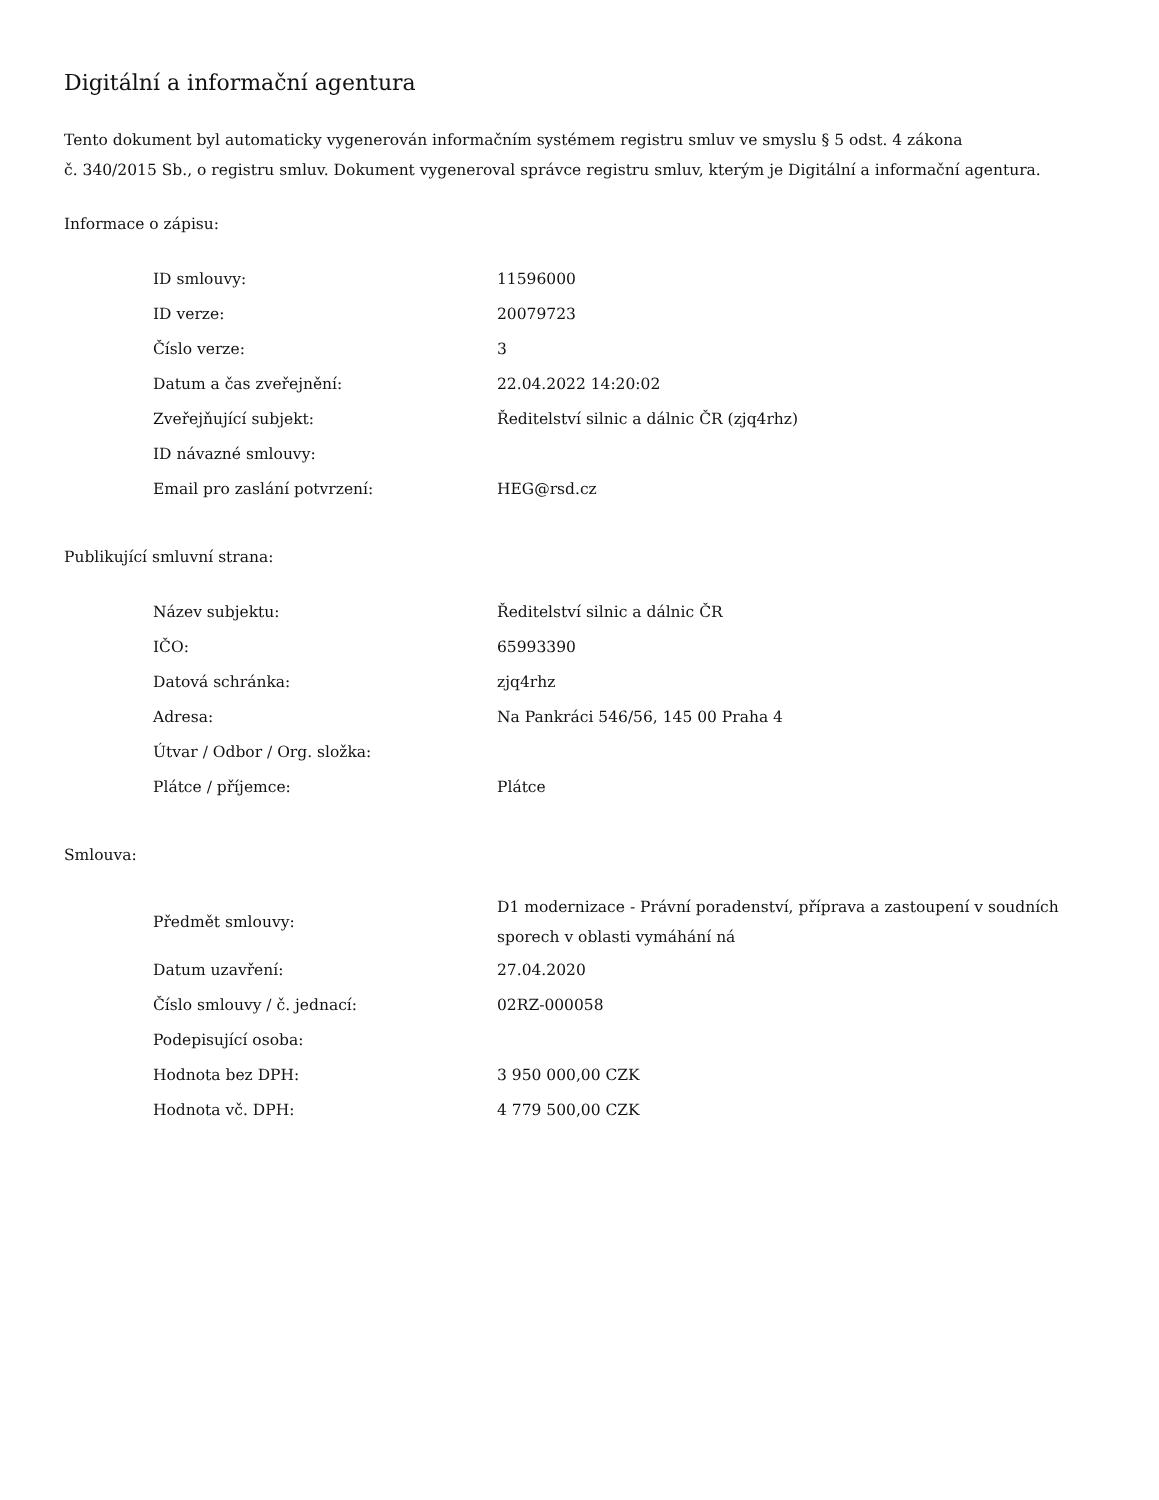Digitální a informační agentura
Tento dokument byl automaticky vygenerován informačním systémem registru smluv ve smyslu § 5 odst. 4 zákona
č. 340/2015 Sb., o registru smluv. Dokument vygeneroval správce registru smluv, kterým je Digitální a informační agentura.
Informace o zápisu:
| ID smlouvy: | 11596000 |
| ID verze: | 20079723 |
| Číslo verze: | 3 |
| Datum a čas zveřejnění: | 22.04.2022 14:20:02 |
| Zveřejňující subjekt: | Ředitelství silnic a dálnic ČR (zjq4rhz) |
| ID návazné smlouvy: | |
| Email pro zaslání potvrzení: | HEG@rsd.cz |
Publikující smluvní strana:
| Název subjektu: | Ředitelství silnic a dálnic ČR |
| IČO: | 65993390 |
| Datová schránka: | zjq4rhz |
| Adresa: | Na Pankráci 546/56, 145 00 Praha 4 |
| Útvar / Odbor / Org. složka: | |
| Plátce / příjemce: | Plátce |
Smlouva:
| Předmět smlouvy: | D1 modernizace - Právní poradenství, příprava a zastoupení v soudních sporech v oblasti vymáhání ná |
| Datum uzavření: | 27.04.2020 |
| Číslo smlouvy / č. jednací: | 02RZ-000058 |
| Podepisující osoba: | |
| Hodnota bez DPH: | 3 950 000,00 CZK |
| Hodnota vč. DPH: | 4 779 500,00 CZK |